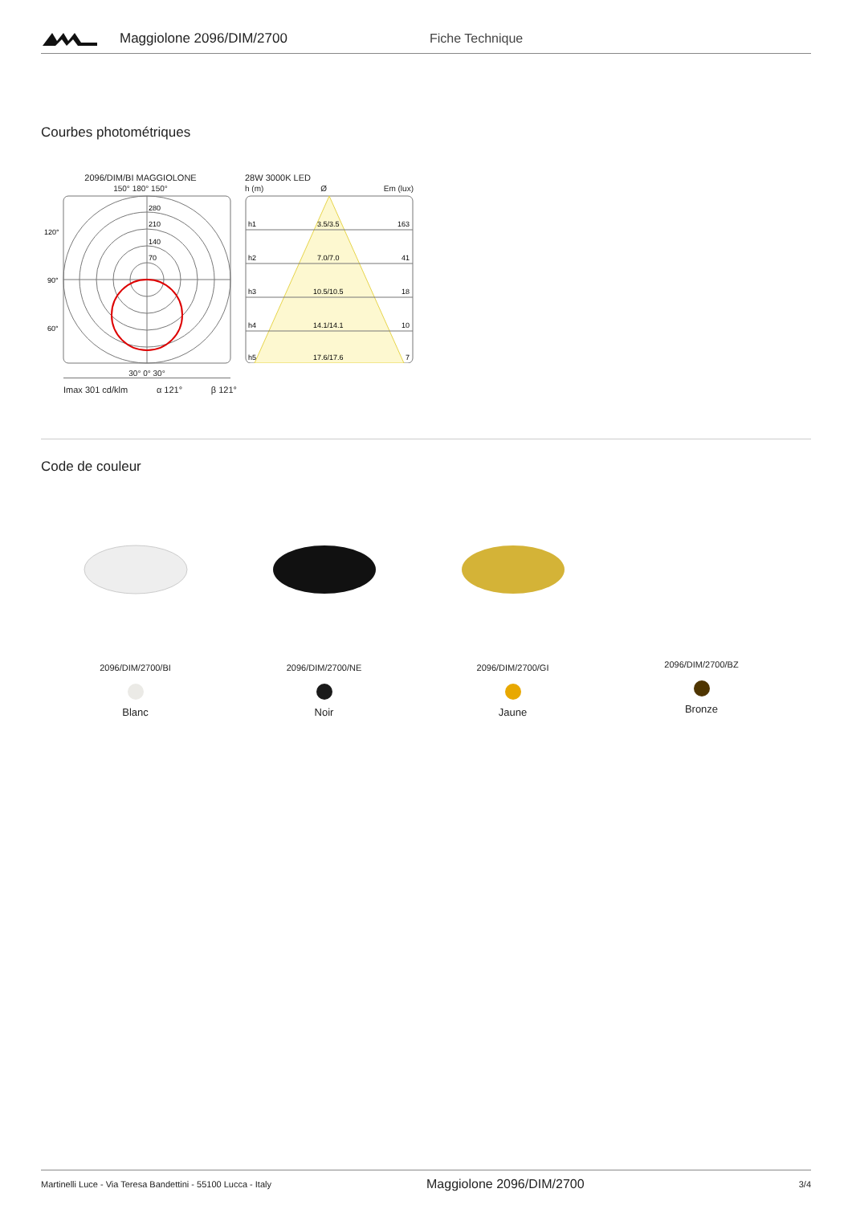Maggiolone 2096/DIM/2700 Fiche Technique
Courbes photométriques
2096/DIM/BI MAGGIOLONE
150° 180° 150°
120°
90°
60°
280
210
140
70
30° 0° 30°
Imax 301 cd/klm α 121° β 121°
28W 3000K LED
h (m) Ø Em (lux)
h1
3.5/3.5
163
h2
7.0/7.0
41
h3
10.5/10.5
18
h4
14.1/14.1
10
h5
17.6/17.6
7
Code de couleur
2096/DIM/2700/BI
Blanc
2096/DIM/2700/NE
Noir
2096/DIM/2700/GI
Jaune
2096/DIM/2700/BZ
Bronze
Martinelli Luce - Via Teresa Bandettini - 55100 Lucca - Italy Maggiolone 2096/DIM/2700 3/4